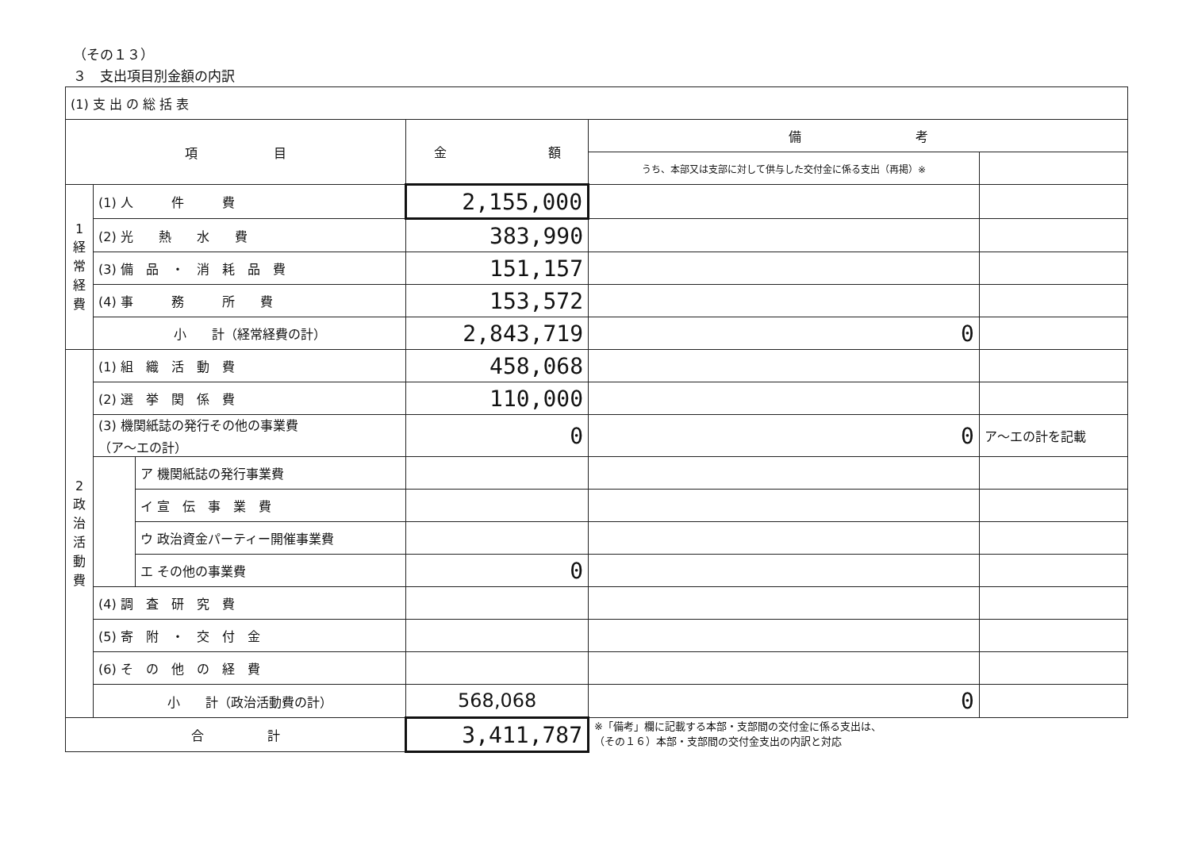（その１３）
３　支出項目別金額の内訳
| (1) 支 出 の 総 括 表 | | | | | |
| 項 目 | | | 金 額 | 備 考 | |
| | | | | うち、本部又は支部に対して供与した交付金に係る支出（再掲）※ | |
| 1 経常経費 | (1) 人 件 費 | | 2,155,000 | | |
| | (2) 光 熱 水 費 | | 383,990 | | |
| | (3) 備 品 ・ 消 耗 品 費 | | 151,157 | | |
| | (4) 事 務 所 費 | | 153,572 | | |
| | 小 計（経常経費の計） | | 2,843,719 | 0 | |
| 2 政治活動費 | (1) 組 織 活 動 費 | | 458,068 | | |
| | (2) 選 挙 関 係 費 | | 110,000 | | |
| | (3) 機関紙誌の発行その他の事業費 （ア～エの計） | | 0 | 0 | ア～エの計を記載 |
| | | ア 機関紙誌の発行事業費 | | | |
| | | イ 宣 伝 事 業 費 | | | |
| | | ウ 政治資金パーティー開催事業費 | | | |
| | | エ その他の事業費 | 0 | | |
| | (4) 調 査 研 究 費 | | | | |
| | (5) 寄 附 ・ 交 付 金 | | | | |
| | (6) そ の 他 の 経 費 | | | | |
| | 小 計（政治活動費の計） | | 568,068 | 0 | |
| 合 計 | | | 3,411,787 | ※「備考」欄に記載する本部・支部間の交付金に係る支出は、 （その１６）本部・支部間の交付金支出の内訳と対応 | |